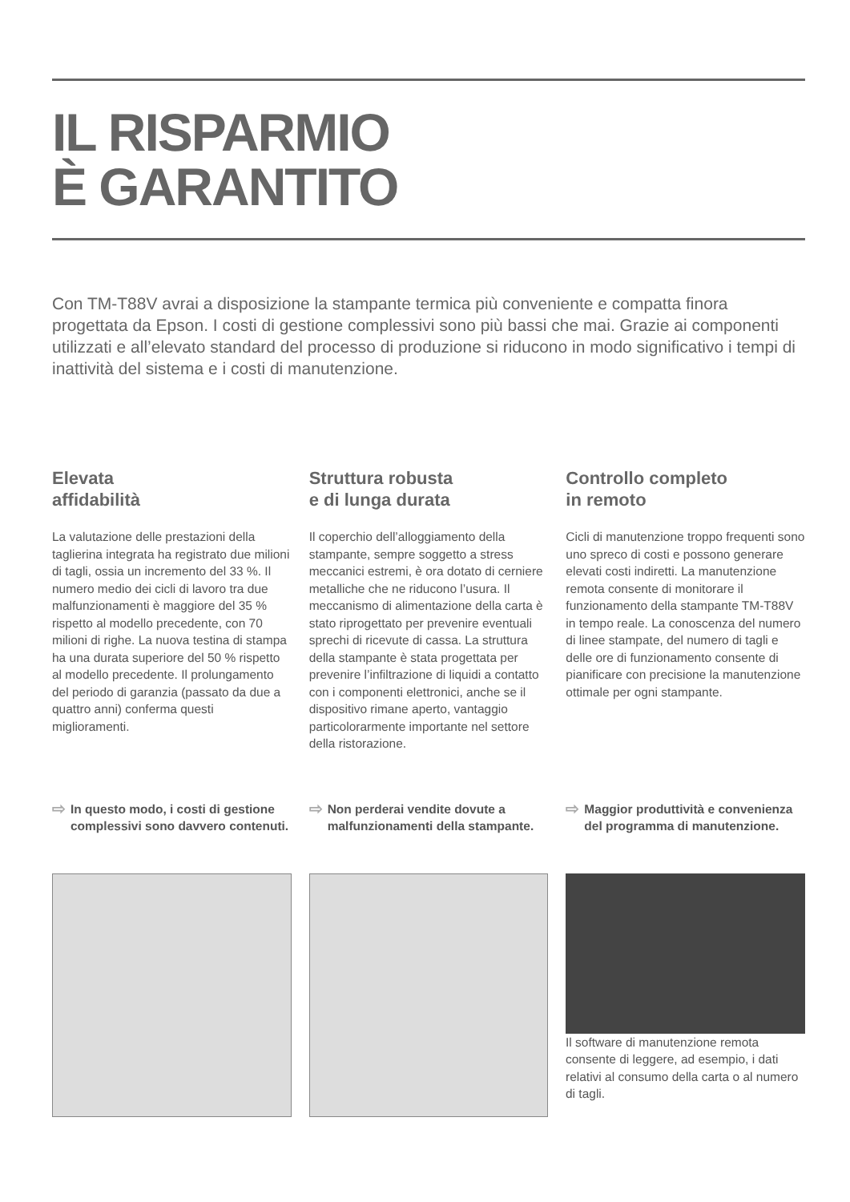IL RISPARMIO
È GARANTITO
Con TM-T88V avrai a disposizione la stampante termica più conveniente e compatta finora progettata da Epson. I costi di gestione complessivi sono più bassi che mai. Grazie ai componenti utilizzati e all’elevato standard del processo di produzione si riducono in modo significativo i tempi di inattività del sistema e i costi di manutenzione.
Elevata
affidabilità
La valutazione delle prestazioni della taglierina integrata ha registrato due milioni di tagli, ossia un incremento del 33 %. Il numero medio dei cicli di lavoro tra due malfunzionamenti è maggiore del 35 % rispetto al modello precedente, con 70 milioni di righe. La nuova testina di stampa ha una durata superiore del 50 % rispetto al modello precedente. Il prolungamento del periodo di garanzia (passato da due a quattro anni) conferma questi miglioramenti.
Struttura robusta
e di lunga durata
Il coperchio dell’alloggiamento della stampante, sempre soggetto a stress meccanici estremi, è ora dotato di cerniere metalliche che ne riducono l’usura. Il meccanismo di alimentazione della carta è stato riprogettato per prevenire eventuali sprechi di ricevute di cassa. La struttura della stampante è stata progettata per prevenire l’infiltrazione di liquidi a contatto con i componenti elettronici, anche se il dispositivo rimane aperto, vantaggio particolorarmente importante nel settore della ristorazione.
Controllo completo
in remoto
Cicli di manutenzione troppo frequenti sono uno spreco di costi e possono generare elevati costi indiretti. La manutenzione remota consente di monitorare il funzionamento della stampante TM-T88V in tempo reale. La conoscenza del numero di linee stampate, del numero di tagli e delle ore di funzionamento consente di pianificare con precisione la manutenzione ottimale per ogni stampante.
⇨ In questo modo, i costi di gestione complessivi sono davvero contenuti.
⇨ Non perderai vendite dovute a malfunzionamenti della stampante.
⇨ Maggior produttività e convenienza del programma di manutenzione.
Il software di manutenzione remota consente di leggere, ad esempio, i dati relativi al consumo della carta o al numero di tagli.